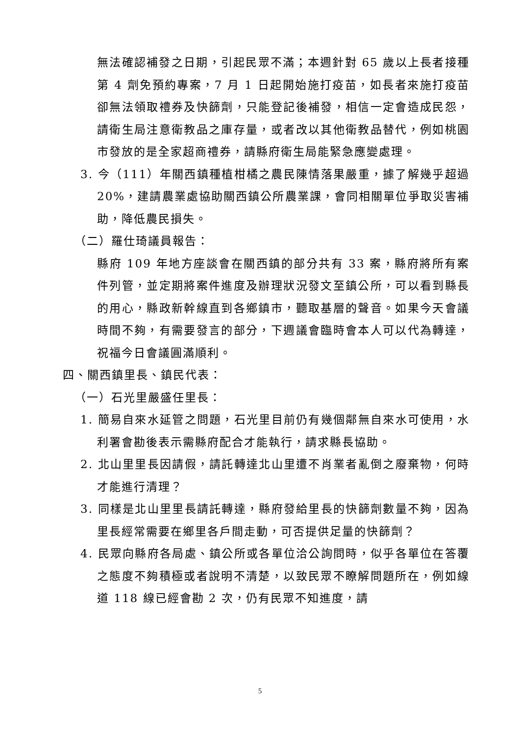無法確認補發之日期，引起民眾不滿；本週針對 65 歲以上長者接種第 4 劑免預約專案，7 月 1 日起開始施打疫苗，如長者來施打疫苗卻無法領取禮券及快篩劑，只能登記後補發，相信一定會造成民怨，請衛生局注意衛教品之庫存量，或者改以其他衛教品替代，例如桃園市發放的是全家超商禮券，請縣府衛生局能緊急應變處理。
3. 今（111）年關西鎮種植柑橘之農民陳情落果嚴重，據了解幾乎超過 20%，建請農業處協助關西鎮公所農業課，會同相關單位爭取災害補助，降低農民損失。
（二）羅仕琦議員報告：
縣府 109 年地方座談會在關西鎮的部分共有 33 案，縣府將所有案件列管，並定期將案件進度及辦理狀況發文至鎮公所，可以看到縣長的用心，縣政新幹線直到各鄉鎮市，聽取基層的聲音。如果今天會議時間不夠，有需要發言的部分，下週議會臨時會本人可以代為轉達，祝福今日會議圓滿順利。
四、關西鎮里長、鎮民代表：
（一）石光里嚴盛任里長：
1. 簡易自來水延管之問題，石光里目前仍有幾個鄰無自來水可使用，水利署會勘後表示需縣府配合才能執行，請求縣長協助。
2. 北山里里長因請假，請託轉達北山里遭不肖業者亂倒之廢棄物，何時才能進行清理？
3. 同樣是北山里里長請託轉達，縣府發給里長的快篩劑數量不夠，因為里長經常需要在鄉里各戶間走動，可否提供足量的快篩劑？
4. 民眾向縣府各局處、鎮公所或各單位洽公詢問時，似乎各單位在答覆之態度不夠積極或者說明不清楚，以致民眾不瞭解問題所在，例如線道 118 線已經會勘 2 次，仍有民眾不知進度，請
5